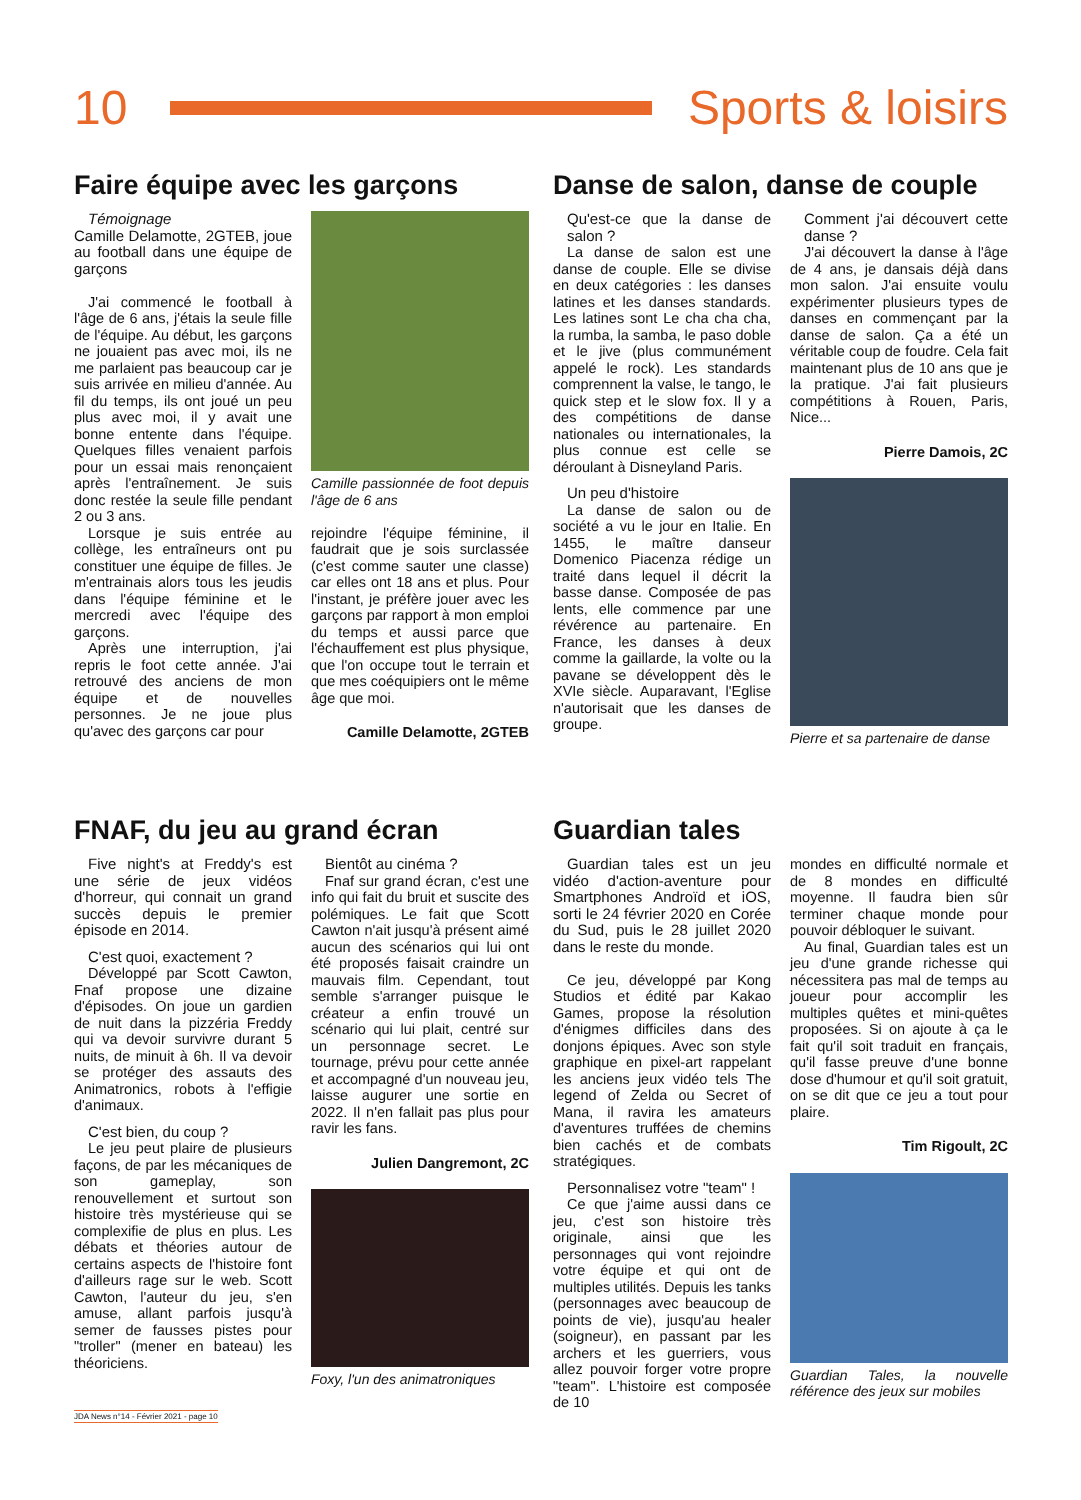10 Sports & loisirs
Faire équipe avec les garçons
Témoignage
Camille Delamotte, 2GTEB, joue au football dans une équipe de garçons
J'ai commencé le football à l'âge de 6 ans, j'étais la seule fille de l'équipe. Au début, les garçons ne jouaient pas avec moi, ils ne me parlaient pas beaucoup car je suis arrivée en milieu d'année. Au fil du temps, ils ont joué un peu plus avec moi, il y avait une bonne entente dans l'équipe. Quelques filles venaient parfois pour un essai mais renonçaient après l'entraînement. Je suis donc restée la seule fille pendant 2 ou 3 ans.
Lorsque je suis entrée au collège, les entraîneurs ont pu constituer une équipe de filles. Je m'entrainais alors tous les jeudis dans l'équipe féminine et le mercredi avec l'équipe des garçons.
Après une interruption, j'ai repris le foot cette année. J'ai retrouvé des anciens de mon équipe et de nouvelles personnes. Je ne joue plus qu'avec des garçons car pour
Camille passionnée de foot depuis l'âge de 6 ans
rejoindre l'équipe féminine, il faudrait que je sois surclassée (c'est comme sauter une classe) car elles ont 18 ans et plus. Pour l'instant, je préfère jouer avec les garçons par rapport à mon emploi du temps et aussi parce que l'échauffement est plus physique, que l'on occupe tout le terrain et que mes coéquipiers ont le même âge que moi.
Camille Delamotte, 2GTEB
Danse de salon, danse de couple
Qu'est-ce que la danse de salon ?
La danse de salon est une danse de couple. Elle se divise en deux catégories : les danses latines et les danses standards. Les latines sont Le cha cha cha, la rumba, la samba, le paso doble et le jive (plus communément appelé le rock). Les standards comprennent la valse, le tango, le quick step et le slow fox. Il y a des compétitions de danse nationales ou internationales, la plus connue est celle se déroulant à Disneyland Paris.
Un peu d'histoire
La danse de salon ou de société a vu le jour en Italie. En 1455, le maître danseur Domenico Piacenza rédige un traité dans lequel il décrit la basse danse. Composée de pas lents, elle commence par une révérence au partenaire. En France, les danses à deux comme la gaillarde, la volte ou la pavane se développent dès le XVIe siècle. Auparavant, l'Eglise n'autorisait que les danses de groupe.
Comment j'ai découvert cette danse ?
J'ai découvert la danse à l'âge de 4 ans, je dansais déjà dans mon salon. J'ai ensuite voulu expérimenter plusieurs types de danses en commençant par la danse de salon. Ça a été un véritable coup de foudre. Cela fait maintenant plus de 10 ans que je la pratique. J'ai fait plusieurs compétitions à Rouen, Paris, Nice...
Pierre Damois, 2C
Pierre et sa partenaire de danse
FNAF, du jeu au grand écran
Five night's at Freddy's est une série de jeux vidéos d'horreur, qui connait un grand succès depuis le premier épisode en 2014.
C'est quoi, exactement ?
Développé par Scott Cawton, Fnaf propose une dizaine d'épisodes. On joue un gardien de nuit dans la pizzéria Freddy qui va devoir survivre durant 5 nuits, de minuit à 6h. Il va devoir se protéger des assauts des Animatronics, robots à l'effigie d'animaux.
C'est bien, du coup ?
Le jeu peut plaire de plusieurs façons, de par les mécaniques de son gameplay, son renouvellement et surtout son histoire très mystérieuse qui se complexifie de plus en plus. Les débats et théories autour de certains aspects de l'histoire font d'ailleurs rage sur le web. Scott Cawton, l'auteur du jeu, s'en amuse, allant parfois jusqu'à semer de fausses pistes pour "troller" (mener en bateau) les théoriciens.
Bientôt au cinéma ?
Fnaf sur grand écran, c'est une info qui fait du bruit et suscite des polémiques. Le fait que Scott Cawton n'ait jusqu'à présent aimé aucun des scénarios qui lui ont été proposés faisait craindre un mauvais film. Cependant, tout semble s'arranger puisque le créateur a enfin trouvé un scénario qui lui plait, centré sur un personnage secret. Le tournage, prévu pour cette année et accompagné d'un nouveau jeu, laisse augurer une sortie en 2022. Il n'en fallait pas plus pour ravir les fans.
Julien Dangremont, 2C
Foxy, l'un des animatroniques
Guardian tales
Guardian tales est un jeu vidéo d'action-aventure pour Smartphones Androïd et iOS, sorti le 24 février 2020 en Corée du Sud, puis le 28 juillet 2020 dans le reste du monde.
Ce jeu, développé par Kong Studios et édité par Kakao Games, propose la résolution d'énigmes difficiles dans des donjons épiques. Avec son style graphique en pixel-art rappelant les anciens jeux vidéo tels The legend of Zelda ou Secret of Mana, il ravira les amateurs d'aventures truffées de chemins bien cachés et de combats stratégiques.
Personnalisez votre "team" !
Ce que j'aime aussi dans ce jeu, c'est son histoire très originale, ainsi que les personnages qui vont rejoindre votre équipe et qui ont de multiples utilités. Depuis les tanks (personnages avec beaucoup de points de vie), jusqu'au healer (soigneur), en passant par les archers et les guerriers, vous allez pouvoir forger votre propre "team". L'histoire est composée de 10
mondes en difficulté normale et de 8 mondes en difficulté moyenne. Il faudra bien sûr terminer chaque monde pour pouvoir débloquer le suivant.
Au final, Guardian tales est un jeu d'une grande richesse qui nécessitera pas mal de temps au joueur pour accomplir les multiples quêtes et mini-quêtes proposées. Si on ajoute à ça le fait qu'il soit traduit en français, qu'il fasse preuve d'une bonne dose d'humour et qu'il soit gratuit, on se dit que ce jeu a tout pour plaire.
Tim Rigoult, 2C
Guardian Tales, la nouvelle référence des jeux sur mobiles
JDA News n°14 - Février 2021 - page 10